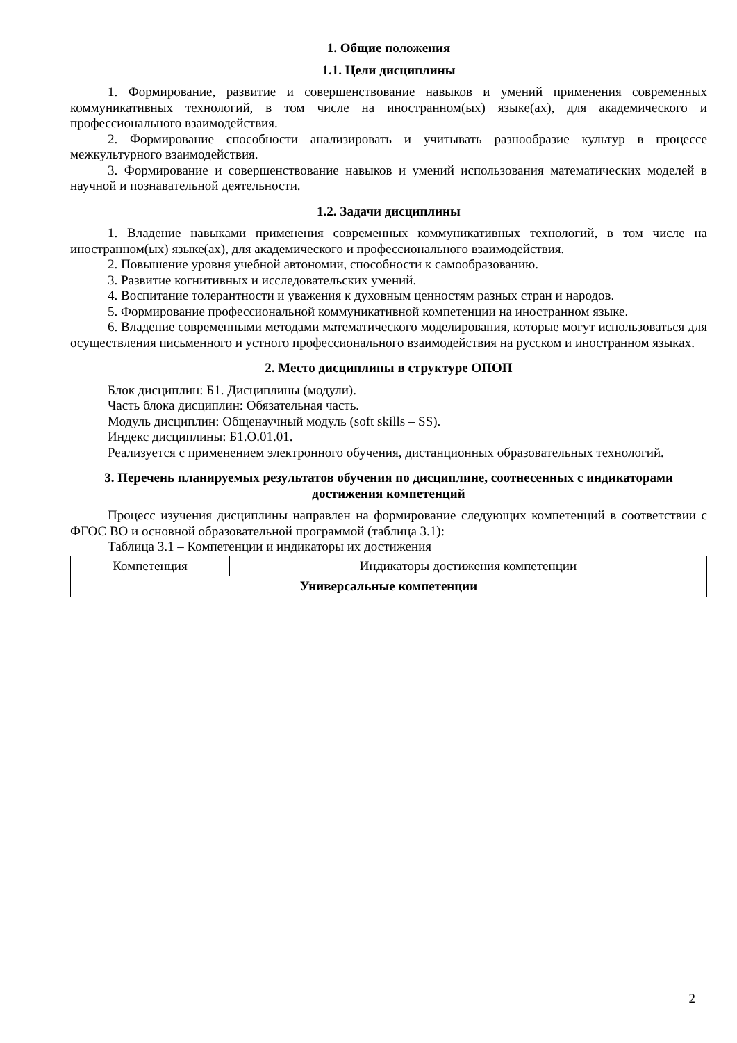1. Общие положения
1.1. Цели дисциплины
1. Формирование, развитие и совершенствование навыков и умений применения современных коммуникативных технологий, в том числе на иностранном(ых) языке(ах), для академического и профессионального взаимодействия.
2. Формирование способности анализировать и учитывать разнообразие культур в процессе межкультурного взаимодействия.
3. Формирование и совершенствование навыков и умений использования математических моделей в научной и познавательной деятельности.
1.2. Задачи дисциплины
1. Владение навыками применения современных коммуникативных технологий, в том числе на иностранном(ых) языке(ах), для академического и профессионального взаимодействия.
2. Повышение уровня учебной автономии, способности к самообразованию.
3. Развитие когнитивных и исследовательских умений.
4. Воспитание толерантности и уважения к духовным ценностям разных стран и народов.
5. Формирование профессиональной коммуникативной компетенции на иностранном языке.
6. Владение современными методами математического моделирования, которые могут использоваться для осуществления письменного и устного профессионального взаимодействия на русском и иностранном языках.
2. Место дисциплины в структуре ОПОП
Блок дисциплин: Б1. Дисциплины (модули).
Часть блока дисциплин: Обязательная часть.
Модуль дисциплин: Общенаучный модуль (soft skills – SS).
Индекс дисциплины: Б1.О.01.01.
Реализуется с применением электронного обучения, дистанционных образовательных технологий.
3. Перечень планируемых результатов обучения по дисциплине, соотнесенных с индикаторами достижения компетенций
Процесс изучения дисциплины направлен на формирование следующих компетенций в соответствии с ФГОС ВО и основной образовательной программой (таблица 3.1):
Таблица 3.1 – Компетенции и индикаторы их достижения
| Компетенция | Индикаторы достижения компетенции |
| --- | --- |
| Универсальные компетенции | |
2